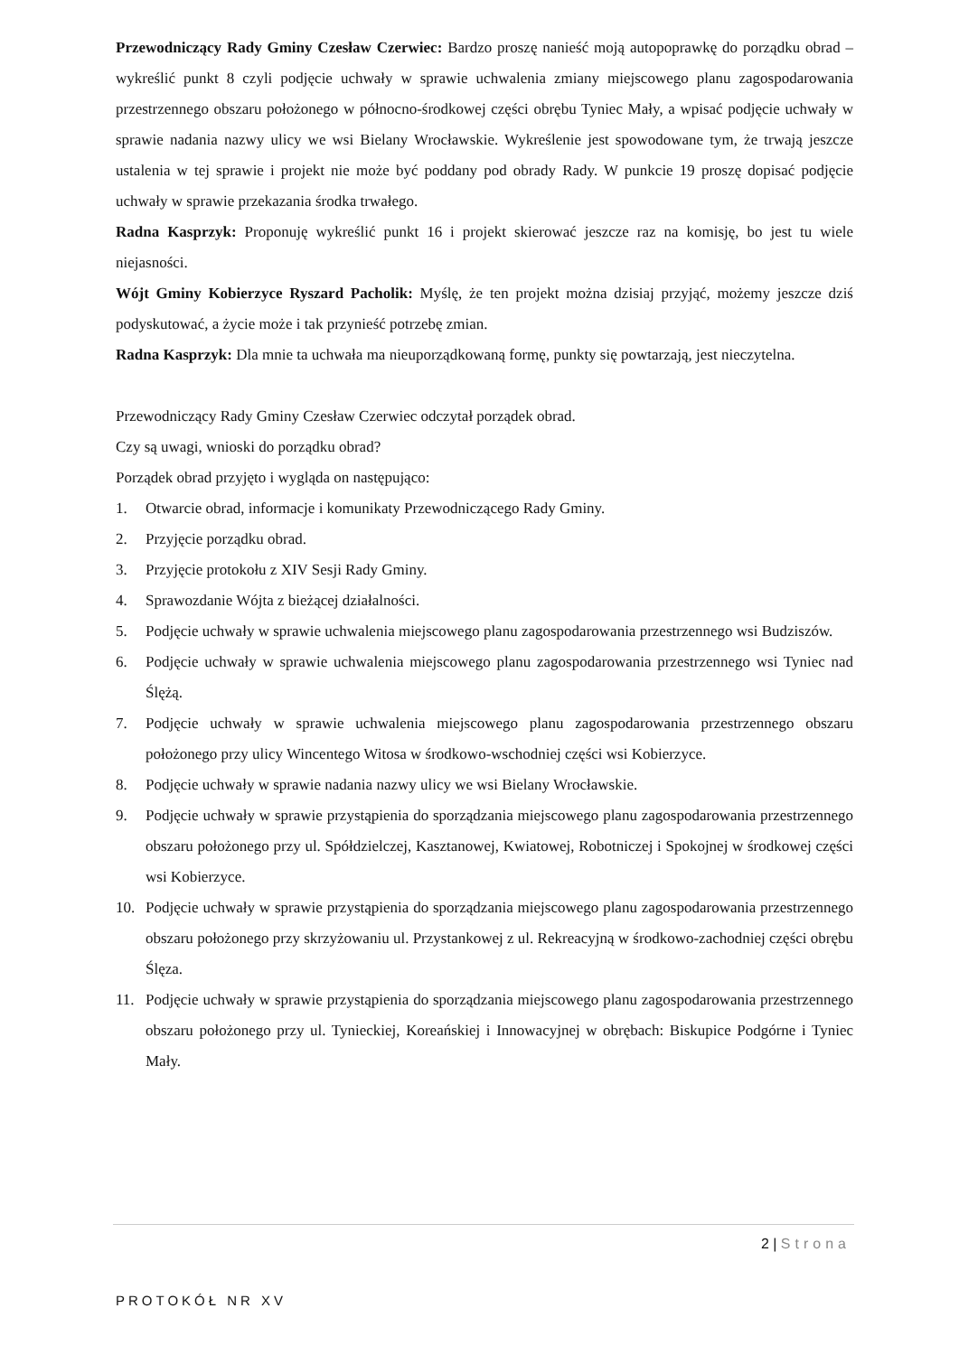Przewodniczący Rady Gminy Czesław Czerwiec: Bardzo proszę nanieść moją autopoprawkę do porządku obrad – wykreślić punkt 8 czyli podjęcie uchwały w sprawie uchwalenia zmiany miejscowego planu zagospodarowania przestrzennego obszaru położonego w północno-środkowej części obrębu Tyniec Mały, a wpisać podjęcie uchwały w sprawie nadania nazwy ulicy we wsi Bielany Wrocławskie. Wykreślenie jest spowodowane tym, że trwają jeszcze ustalenia w tej sprawie i projekt nie może być poddany pod obrady Rady. W punkcie 19 proszę dopisać podjęcie uchwały w sprawie przekazania środka trwałego.
Radna Kasprzyk: Proponuję wykreślić punkt 16 i projekt skierować jeszcze raz na komisję, bo jest tu wiele niejasności.
Wójt Gminy Kobierzyce Ryszard Pacholik: Myślę, że ten projekt można dzisiaj przyjąć, możemy jeszcze dziś podyskutować, a życie może i tak przynieść potrzebę zmian.
Radna Kasprzyk: Dla mnie ta uchwała ma nieuporządkowaną formę, punkty się powtarzają, jest nieczytelna.
Przewodniczący Rady Gminy Czesław Czerwiec odczytał porządek obrad.
Czy są uwagi, wnioski do porządku obrad?
Porządek obrad przyjęto i wygląda on następująco:
1. Otwarcie obrad, informacje i komunikaty Przewodniczącego Rady Gminy.
2. Przyjęcie porządku obrad.
3. Przyjęcie protokołu z XIV Sesji Rady Gminy.
4. Sprawozdanie Wójta z bieżącej działalności.
5. Podjęcie uchwały w sprawie uchwalenia miejscowego planu zagospodarowania przestrzennego wsi Budziszów.
6. Podjęcie uchwały w sprawie uchwalenia miejscowego planu zagospodarowania przestrzennego wsi Tyniec nad Ślężą.
7. Podjęcie uchwały w sprawie uchwalenia miejscowego planu zagospodarowania przestrzennego obszaru położonego przy ulicy Wincentego Witosa w środkowo-wschodniej części wsi Kobierzyce.
8. Podjęcie uchwały w sprawie nadania nazwy ulicy we wsi Bielany Wrocławskie.
9. Podjęcie uchwały w sprawie przystąpienia do sporządzania miejscowego planu zagospodarowania przestrzennego obszaru położonego przy ul. Spółdzielczej, Kasztanowej, Kwiatowej, Robotniczej i Spokojnej w środkowej części wsi Kobierzyce.
10. Podjęcie uchwały w sprawie przystąpienia do sporządzania miejscowego planu zagospodarowania przestrzennego obszaru położonego przy skrzyżowaniu ul. Przystankowej z ul. Rekreacyjną w środkowo-zachodniej części obrębu Ślęza.
11. Podjęcie uchwały w sprawie przystąpienia do sporządzania miejscowego planu zagospodarowania przestrzennego obszaru położonego przy ul. Tynieckiej, Koreańskiej i Innowacyjnej w obrębach: Biskupice Podgórne i Tyniec Mały.
2 | Strona
PROTOKÓŁ NR XV